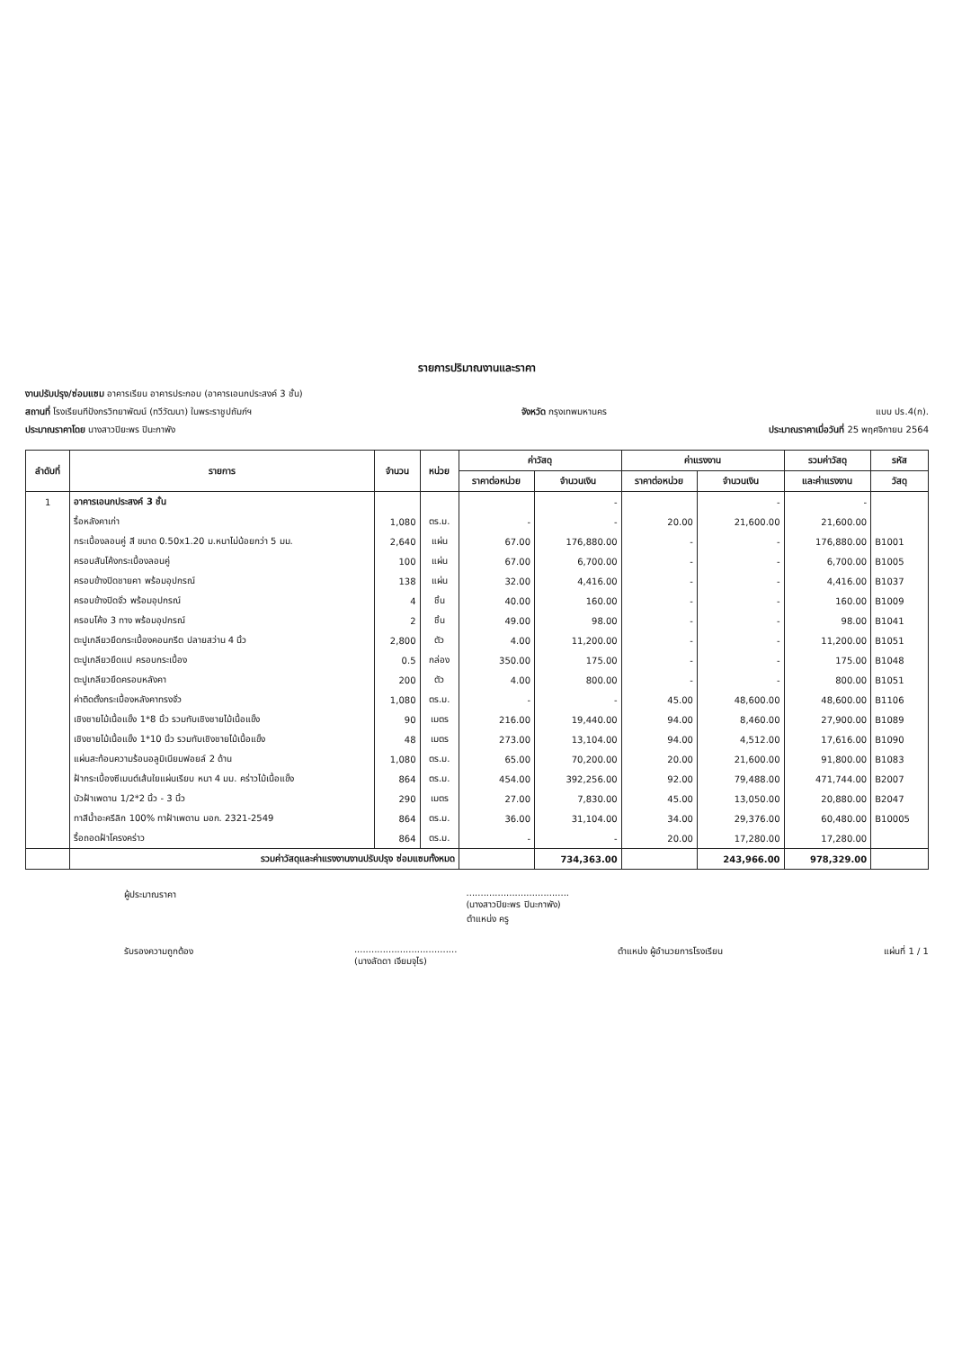รายการปริมาณงานและราคา
งานปรับปรุง/ซ่อมแซม อาคารเรียน อาคารประกอบ (อาคารเอนกประสงค์ 3 ชั้น)
สถานที่ โรงเรียนทีปังกรวิทยาพัฒน์ (ทวีวัฒนา) ในพระราชูปถัมภ์ฯ จังหวัด กรุงเทพมหานคร แบบ ปร.4(ก).
ประมาณราคาโดย นางสาวปิยะพร ปินะกาพัง ประมาณราคาเมื่อวันที่ 25 พฤศจิกายน 2564
| ลำดับที่ | รายการ | จำนวน | หน่วย | ค่าวัสดุ | | ค่าแรงงาน | | รวมค่าวัสดุ | รหัส |
| --- | --- | --- | --- | --- | --- | --- | --- | --- | --- |
| | | | | ราคาต่อหน่วย | จำนวนเงิน | ราคาต่อหน่วย | จำนวนเงิน | และค่าแรงงาน | วัสดุ |
| 1 | อาคารเอนกประสงค์ 3 ชั้น | | | | - | | - | - | |
| | รื้อหลังคาเก่า | 1,080 | ตร.ม. | - | - | 20.00 | 21,600.00 | 21,600.00 | |
| | กระเบื้องลอนคู่ สี ขนาด 0.50x1.20 ม.หนาไม่น้อยกว่า 5 มม. | 2,640 | แผ่น | 67.00 | 176,880.00 | - | - | 176,880.00 | B1001 |
| | ครอบสันโค้งกระเบื้องลอนคู่ | 100 | แผ่น | 67.00 | 6,700.00 | - | - | 6,700.00 | B1005 |
| | ครอบข้างปิดชายคา พร้อมอุปกรณ์ | 138 | แผ่น | 32.00 | 4,416.00 | - | - | 4,416.00 | B1037 |
| | ครอบข้างปิดจั่ว พร้อมอุปกรณ์ | 4 | ชิ้น | 40.00 | 160.00 | - | - | 160.00 | B1009 |
| | ครอบโค้ง 3 ทาง พร้อมอุปกรณ์ | 2 | ชิ้น | 49.00 | 98.00 | - | - | 98.00 | B1041 |
| | ตะปูเกลียวยึดกระเบื้องคอนกรีต ปลายสว่าน 4 นิ้ว | 2,800 | ตัว | 4.00 | 11,200.00 | - | - | 11,200.00 | B1051 |
| | ตะปูเกลียวยึดแป ครอบกระเบื้อง | 0.5 | กล่อง | 350.00 | 175.00 | - | - | 175.00 | B1048 |
| | ตะปูเกลียวยึดครอบหลังคา | 200 | ตัว | 4.00 | 800.00 | - | - | 800.00 | B1051 |
| | ค่าติดตั้งกระเบื้องหลังคาทรงจั่ว | 1,080 | ตร.ม. | - | - | 45.00 | 48,600.00 | 48,600.00 | B1106 |
| | เชิงชายไม้เนื้อแข็ง 1*8 นิ้ว รวมทับเชิงชายไม้เนื้อแข็ง | 90 | เมตร | 216.00 | 19,440.00 | 94.00 | 8,460.00 | 27,900.00 | B1089 |
| | เชิงชายไม้เนื้อแข็ง 1*10 นิ้ว รวมทับเชิงชายไม้เนื้อแข็ง | 48 | เมตร | 273.00 | 13,104.00 | 94.00 | 4,512.00 | 17,616.00 | B1090 |
| | แผ่นสะท้อนความร้อนอลูมิเนียมฟอยล์ 2 ด้าน | 1,080 | ตร.ม. | 65.00 | 70,200.00 | 20.00 | 21,600.00 | 91,800.00 | B1083 |
| | ฝ้ากระเบื้องซีเมนต์เส้นใยแผ่นเรียบ หนา 4 มม. คร่าวไม้เนื้อแข็ง | 864 | ตร.ม. | 454.00 | 392,256.00 | 92.00 | 79,488.00 | 471,744.00 | B2007 |
| | บัวฝ้าเพดาน 1/2*2 นิ้ว - 3 นิ้ว | 290 | เมตร | 27.00 | 7,830.00 | 45.00 | 13,050.00 | 20,880.00 | B2047 |
| | ทาสีน้ำอะครีลิก 100% ทาฝ้าเพดาน มอก. 2321-2549 | 864 | ตร.ม. | 36.00 | 31,104.00 | 34.00 | 29,376.00 | 60,480.00 | B10005 |
| | รื้อถอดฝ้าโครงคร่าว | 864 | ตร.ม. | - | - | 20.00 | 17,280.00 | 17,280.00 | |
| | รวมค่าวัสดุและค่าแรงงานงานปรับปรุง ซ่อมแซมทั้งหมด | | | | 734,363.00 | | 243,966.00 | 978,329.00 | |
ผู้ประมาณราคา....................................
(นางสาวปิยะพร ปินะกาพัง)
ตำแหน่ง ครู
รับรองความถูกต้อง....................................
(นางลัดดา เจียมจุไร) ตำแหน่ง ผู้อำนวยการโรงเรียน แผ่นที่ 1 / 1